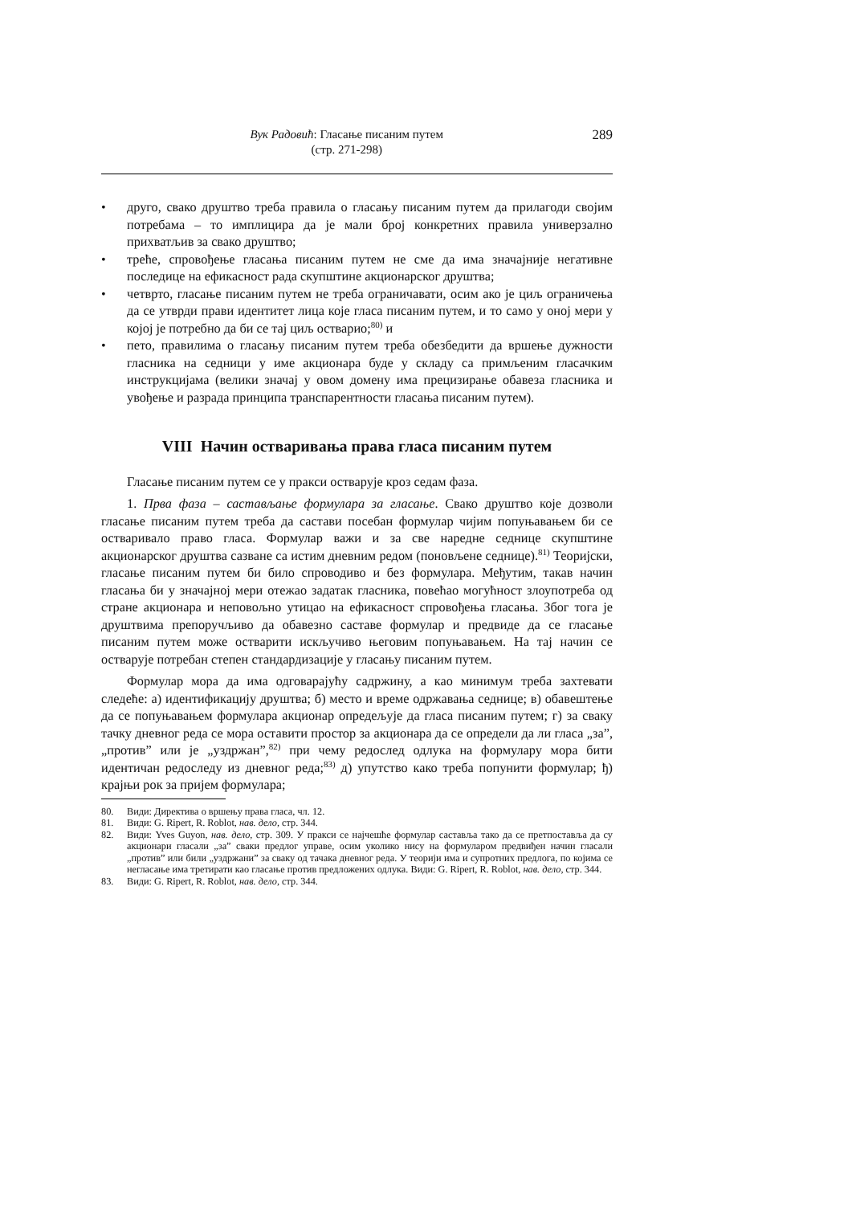Вук Радовић: Гласање писаним путем
(стр. 271-298)
289
• друго, свако друштво треба правила о гласању писаним путем да прилагоди својим потребама – то имплицира да је мали број конкретних правила универзално прихватљив за свако друштво;
• треће, спровођење гласања писаним путем не сме да има значајније негативне последице на ефикасност рада скупштине акционарског друштва;
• четврто, гласање писаним путем не треба ограничавати, осим ако је циљ ограничења да се утврди прави идентитет лица које гласа писаним путем, и то само у оној мери у којој је потребно да би се тај циљ остварио;<sup>80)</sup> и
• пето, правилима о гласању писаним путем треба обезбедити да вршење дужности гласника на седници у име акционара буде у складу са примљеним гласачким инструкцијама (велики значај у овом домену има прецизирање обавеза гласника и увођење и разрада принципа транспарентности гласања писаним путем).
VIII Начин остваривања права гласа писаним путем
Гласање писаним путем се у пракси остварује кроз седам фаза.
1. Прва фаза – састављање формулара за гласање. Свако друштво које дозволи гласање писаним путем треба да састави посебан формулар чијим попуњавањем би се остваривало право гласа. Формулар важи и за све наредне седнице скупштине акционарског друштва сазване са истим дневним редом (поновљене седнице).<sup>81)</sup> Теоријски, гласање писаним путем би било спроводиво и без формулара. Међутим, такав начин гласања би у значајној мери отежао задатак гласника, повећао могућност злоупотреба од стране акционара и неповољно утицао на ефикасност спровођења гласања. Због тога је друштвима препоручљиво да обавезно саставе формулар и предвиде да се гласање писаним путем може остварити искључиво његовим попуњавањем. На тај начин се остварује потребан степен стандардизације у гласању писаним путем.
Формулар мора да има одговарајућу садржину, а као минимум треба захтевати следеће: а) идентификацију друштва; б) место и време одржавања седнице; в) обавештење да се попуњавањем формулара акционар опредељује да гласа писаним путем; г) за сваку тачку дневног реда се мора оставити простор за акционара да се определи да ли гласа „за”, „против” или је „уздржан”,<sup>82)</sup> при чему редослед одлука на формулару мора бити идентичан редоследу из дневног реда;<sup>83)</sup> д) упутство како треба попунити формулар; ђ) крајњи рок за пријем формулара;
80. Види: Директива о вршењу права гласа, чл. 12.
81. Види: G. Ripert, R. Roblot, нав. дело, стр. 344.
82. Види: Yves Guyon, нав. дело, стр. 309. У пракси се најчешће формулар саставља тако да се претпоставља да су акционари гласали „за” сваки предлог управе, осим уколико нису на формуларом предвиђен начин гласали „против” или били „уздржани” за сваку од тачака дневног реда. У теорији има и супротних предлога, по којима се негласање има третирати као гласање против предложених одлука. Види: G. Ripert, R. Roblot, нав. дело, стр. 344.
83. Види: G. Ripert, R. Roblot, нав. дело, стр. 344.